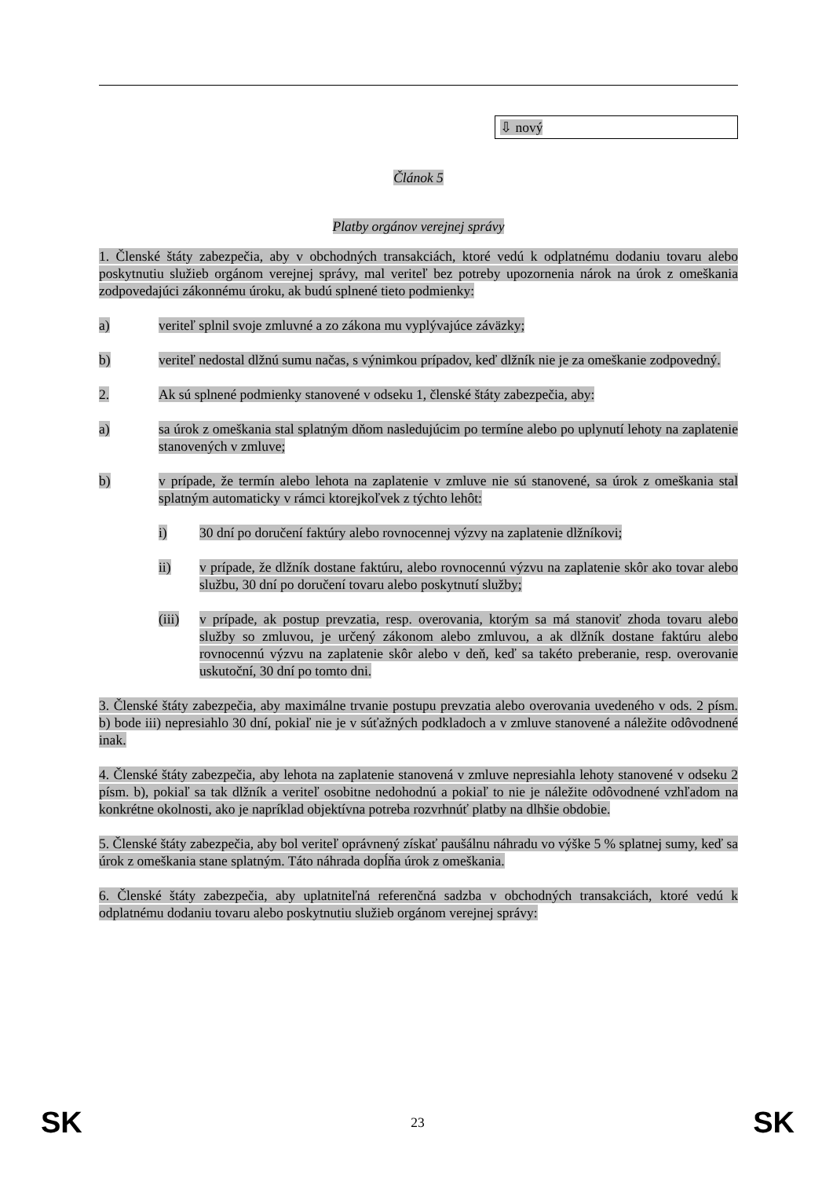⇩ nový
Článok 5
Platby orgánov verejnej správy
1. Členské štáty zabezpečia, aby v obchodných transakciách, ktoré vedú k odplatnému dodaniu tovaru alebo poskytnutiu služieb orgánom verejnej správy, mal veriteľ bez potreby upozornenia nárok na úrok z omeškania zodpovedajúci zákonnému úroku, ak budú splnené tieto podmienky:
a) veriteľ splnil svoje zmluvné a zo zákona mu vyplývajúce záväzky;
b) veriteľ nedostal dlžnú sumu načas, s výnimkou prípadov, keď dlžník nie je za omeškanie zodpovedný.
2. Ak sú splnené podmienky stanovené v odseku 1, členské štáty zabezpečia, aby:
a) sa úrok z omeškania stal splatným dňom nasledujúcim po termíne alebo po uplynutí lehoty na zaplatenie stanovených v zmluve;
b) v prípade, že termín alebo lehota na zaplatenie v zmluve nie sú stanovené, sa úrok z omeškania stal splatným automaticky v rámci ktorejkoľvek z týchto lehôt:
i) 30 dní po doručení faktúry alebo rovnocennej výzvy na zaplatenie dlžníkovi;
ii) v prípade, že dlžník dostane faktúru, alebo rovnocennú výzvu na zaplatenie skôr ako tovar alebo službu, 30 dní po doručení tovaru alebo poskytnutí služby;
(iii) v prípade, ak postup prevzatia, resp. overovania, ktorým sa má stanoviť zhoda tovaru alebo služby so zmluvou, je určený zákonom alebo zmluvou, a ak dlžník dostane faktúru alebo rovnocennú výzvu na zaplatenie skôr alebo v deň, keď sa takéto preberanie, resp. overovanie uskutoční, 30 dní po tomto dni.
3. Členské štáty zabezpečia, aby maximálne trvanie postupu prevzatia alebo overovania uvedeného v ods. 2 písm. b) bode iii) nepresiahlo 30 dní, pokiaľ nie je v súťažných podkladoch a v zmluve stanovené a náležite odôvodnené inak.
4. Členské štáty zabezpečia, aby lehota na zaplatenie stanovená v zmluve nepresiahla lehoty stanovené v odseku 2 písm. b), pokiaľ sa tak dlžník a veriteľ osobitne nedohodnú a pokiaľ to nie je náležite odôvodnené vzhľadom na konkrétne okolnosti, ako je napríklad objektívna potreba rozvrhnúť platby na dlhšie obdobie.
5. Členské štáty zabezpečia, aby bol veriteľ oprávnený získať paušálnu náhradu vo výške 5 % splatnej sumy, keď sa úrok z omeškania stane splatným. Táto náhrada dopĺňa úrok z omeškania.
6. Členské štáty zabezpečia, aby uplatniteľná referenčná sadzba v obchodných transakciách, ktoré vedú k odplatnému dodaniu tovaru alebo poskytnutiu služieb orgánom verejnej správy:
SK 23 SK